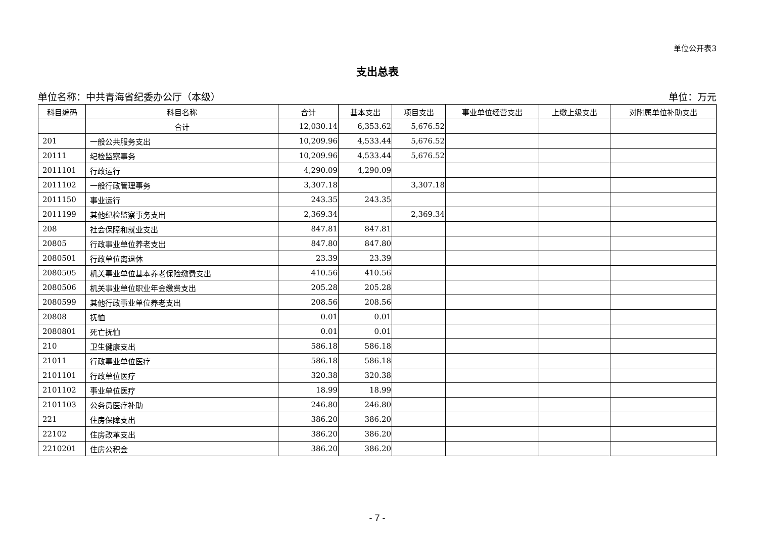单位公开表3
支出总表
单位名称：中共青海省纪委办公厅（本级） 单位：万元
| 科目编码 | 科目名称 | 合计 | 基本支出 | 项目支出 | 事业单位经营支出 | 上缴上级支出 | 对附属单位补助支出 |
| --- | --- | --- | --- | --- | --- | --- | --- |
| | 合计 | 12,030.14 | 6,353.62 | 5,676.52 | | | |
| 201 | 一般公共服务支出 | 10,209.96 | 4,533.44 | 5,676.52 | | | |
| 20111 | 纪检监察事务 | 10,209.96 | 4,533.44 | 5,676.52 | | | |
| 2011101 | 行政运行 | 4,290.09 | 4,290.09 | | | | |
| 2011102 | 一般行政管理事务 | 3,307.18 | | 3,307.18 | | | |
| 2011150 | 事业运行 | 243.35 | 243.35 | | | | |
| 2011199 | 其他纪检监察事务支出 | 2,369.34 | | 2,369.34 | | | |
| 208 | 社会保障和就业支出 | 847.81 | 847.81 | | | | |
| 20805 | 行政事业单位养老支出 | 847.80 | 847.80 | | | | |
| 2080501 | 行政单位离退休 | 23.39 | 23.39 | | | | |
| 2080505 | 机关事业单位基本养老保险缴费支出 | 410.56 | 410.56 | | | | |
| 2080506 | 机关事业单位职业年金缴费支出 | 205.28 | 205.28 | | | | |
| 2080599 | 其他行政事业单位养老支出 | 208.56 | 208.56 | | | | |
| 20808 | 抚恤 | 0.01 | 0.01 | | | | |
| 2080801 | 死亡抚恤 | 0.01 | 0.01 | | | | |
| 210 | 卫生健康支出 | 586.18 | 586.18 | | | | |
| 21011 | 行政事业单位医疗 | 586.18 | 586.18 | | | | |
| 2101101 | 行政单位医疗 | 320.38 | 320.38 | | | | |
| 2101102 | 事业单位医疗 | 18.99 | 18.99 | | | | |
| 2101103 | 公务员医疗补助 | 246.80 | 246.80 | | | | |
| 221 | 住房保障支出 | 386.20 | 386.20 | | | | |
| 22102 | 住房改革支出 | 386.20 | 386.20 | | | | |
| 2210201 | 住房公积金 | 386.20 | 386.20 | | | | |
- 7 -